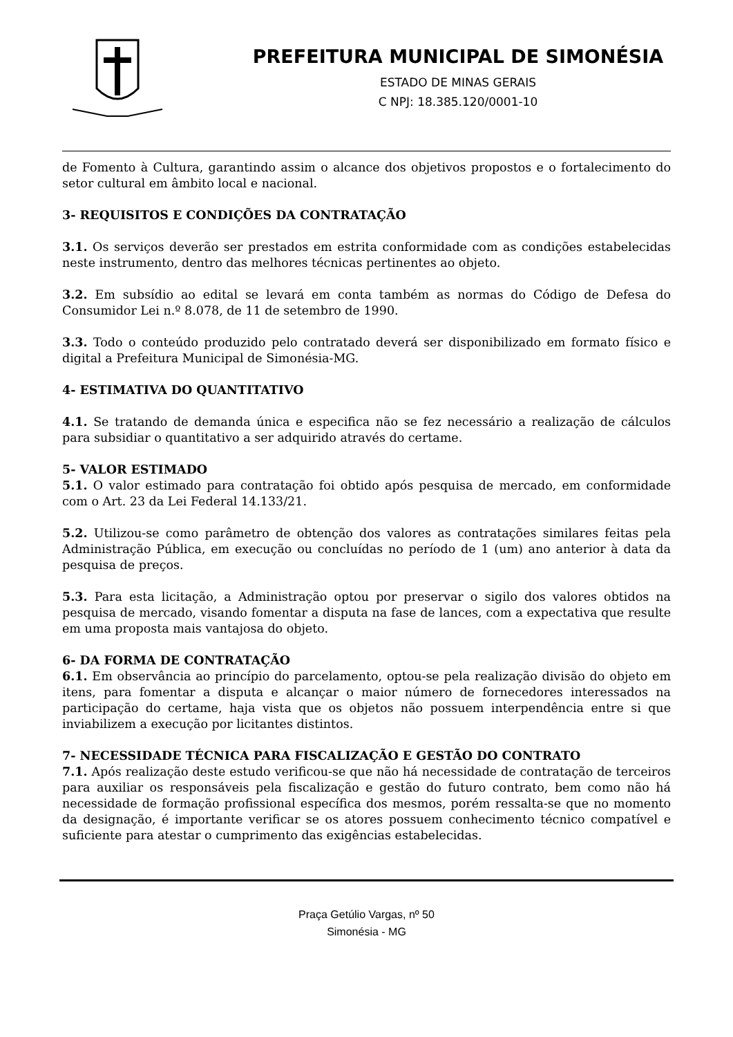PREFEITURA MUNICIPAL DE SIMONÉSIA
ESTADO DE MINAS GERAIS
C NPJ: 18.385.120/0001-10
de Fomento à Cultura, garantindo assim o alcance dos objetivos propostos e o fortalecimento do setor cultural em âmbito local e nacional.
3- REQUISITOS E CONDIÇÕES DA CONTRATAÇÃO
3.1. Os serviços deverão ser prestados em estrita conformidade com as condições estabelecidas neste instrumento, dentro das melhores técnicas pertinentes ao objeto.
3.2. Em subsídio ao edital se levará em conta também as normas do Código de Defesa do Consumidor Lei n.º 8.078, de 11 de setembro de 1990.
3.3. Todo o conteúdo produzido pelo contratado deverá ser disponibilizado em formato físico e digital a Prefeitura Municipal de Simonésia-MG.
4- ESTIMATIVA DO QUANTITATIVO
4.1. Se tratando de demanda única e especifica não se fez necessário a realização de cálculos para subsidiar o quantitativo a ser adquirido através do certame.
5- VALOR ESTIMADO
5.1. O valor estimado para contratação foi obtido após pesquisa de mercado, em conformidade com o Art. 23 da Lei Federal 14.133/21.
5.2. Utilizou-se como parâmetro de obtenção dos valores as contratações similares feitas pela Administração Pública, em execução ou concluídas no período de 1 (um) ano anterior à data da pesquisa de preços.
5.3. Para esta licitação, a Administração optou por preservar o sigilo dos valores obtidos na pesquisa de mercado, visando fomentar a disputa na fase de lances, com a expectativa que resulte em uma proposta mais vantajosa do objeto.
6- DA FORMA DE CONTRATAÇÃO
6.1. Em observância ao princípio do parcelamento, optou-se pela realização divisão do objeto em itens, para fomentar a disputa e alcançar o maior número de fornecedores interessados na participação do certame, haja vista que os objetos não possuem interpendência entre si que inviabilizem a execução por licitantes distintos.
7- NECESSIDADE TÉCNICA PARA FISCALIZAÇÃO E GESTÃO DO CONTRATO
7.1. Após realização deste estudo verificou-se que não há necessidade de contratação de terceiros para auxiliar os responsáveis pela fiscalização e gestão do futuro contrato, bem como não há necessidade de formação profissional específica dos mesmos, porém ressalta-se que no momento da designação, é importante verificar se os atores possuem conhecimento técnico compatível e suficiente para atestar o cumprimento das exigências estabelecidas.
Praça Getúlio Vargas, nº 50
Simonésia - MG